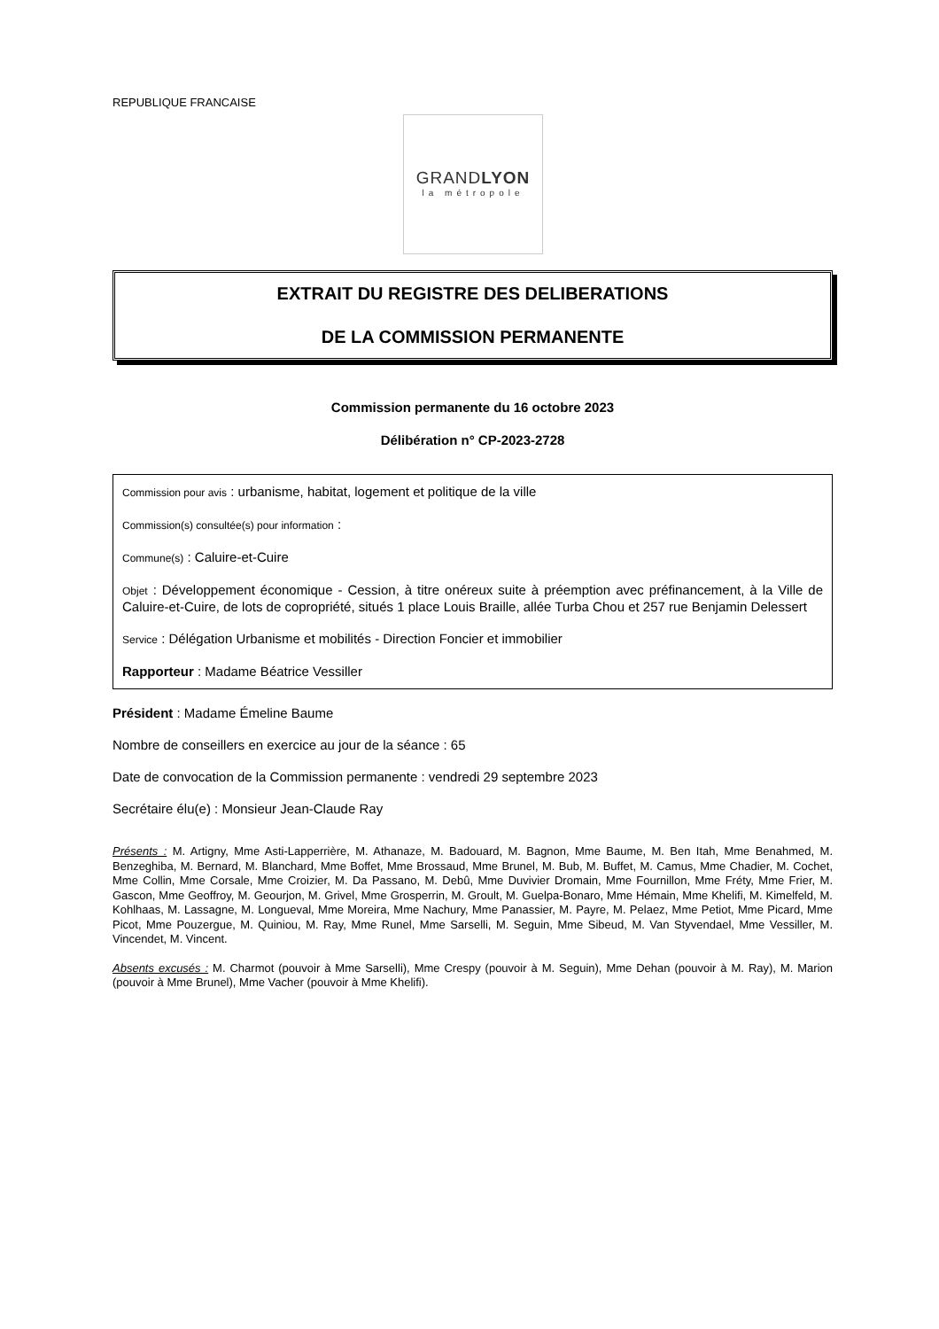REPUBLIQUE FRANCAISE
GRANDLYON
la métropole
EXTRAIT DU REGISTRE DES DELIBERATIONS
DE LA COMMISSION PERMANENTE
Commission permanente du 16 octobre 2023
Délibération n° CP-2023-2728
Commission pour avis : urbanisme, habitat, logement et politique de la ville
Commission(s) consultée(s) pour information :
Commune(s) : Caluire-et-Cuire
Objet : Développement économique - Cession, à titre onéreux suite à préemption avec préfinancement, à la Ville de Caluire-et-Cuire, de lots de copropriété, situés 1 place Louis Braille, allée Turba Chou et 257 rue Benjamin Delessert
Service : Délégation Urbanisme et mobilités - Direction Foncier et immobilier
Rapporteur : Madame Béatrice Vessiller
Président : Madame Émeline Baume
Nombre de conseillers en exercice au jour de la séance : 65
Date de convocation de la Commission permanente : vendredi 29 septembre 2023
Secrétaire élu(e) : Monsieur Jean-Claude Ray
Présents : M. Artigny, Mme Asti-Lapperrière, M. Athanaze, M. Badouard, M. Bagnon, Mme Baume, M. Ben Itah, Mme Benahmed, M. Benzeghiba, M. Bernard, M. Blanchard, Mme Boffet, Mme Brossaud, Mme Brunel, M. Bub, M. Buffet, M. Camus, Mme Chadier, M. Cochet, Mme Collin, Mme Corsale, Mme Croizier, M. Da Passano, M. Debû, Mme Duvivier Dromain, Mme Fournillon, Mme Fréty, Mme Frier, M. Gascon, Mme Geoffroy, M. Geourjon, M. Grivel, Mme Grosperrin, M. Groult, M. Guelpa-Bonaro, Mme Hémain, Mme Khelifi, M. Kimelfeld, M. Kohlhaas, M. Lassagne, M. Longueval, Mme Moreira, Mme Nachury, Mme Panassier, M. Payre, M. Pelaez, Mme Petiot, Mme Picard, Mme Picot, Mme Pouzergue, M. Quiniou, M. Ray, Mme Runel, Mme Sarselli, M. Seguin, Mme Sibeud, M. Van Styvendael, Mme Vessiller, M. Vincendet, M. Vincent.
Absents excusés : M. Charmot (pouvoir à Mme Sarselli), Mme Crespy (pouvoir à M. Seguin), Mme Dehan (pouvoir à M. Ray), M. Marion (pouvoir à Mme Brunel), Mme Vacher (pouvoir à Mme Khelifi).